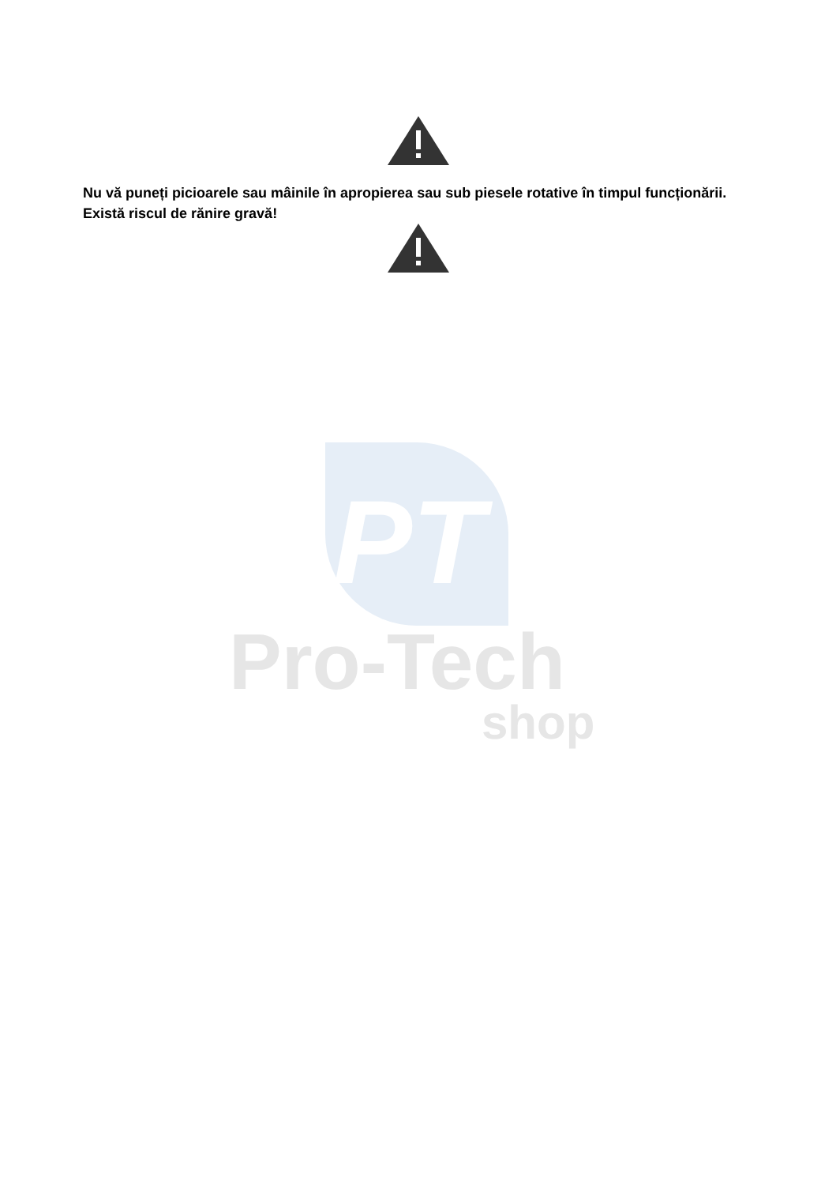PT
Pro-Tech
shop
Nu vă puneți picioarele sau mâinile în apropierea sau sub piesele rotative în timpul funcționării. Există riscul de rănire gravă!